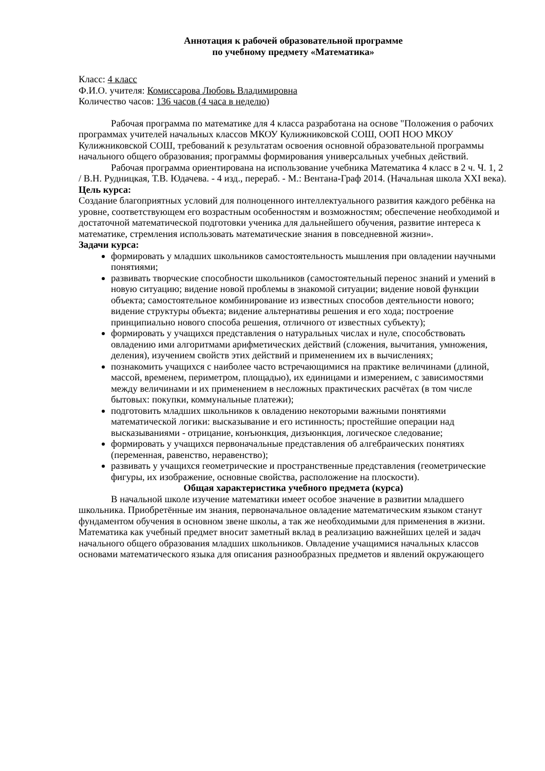Аннотация к рабочей образовательной программе
по учебному предмету «Математика»
Класс: 4 класс
Ф.И.О. учителя: Комиссарова Любовь Владимировна
Количество часов: 136 часов (4 часа в неделю)
Рабочая программа по математике для 4 класса разработана на основе "Положения о рабочих программах учителей начальных классов МКОУ Кулижниковской СОШ, ООП НОО МКОУ Кулижниковской СОШ, требований к результатам освоения основной образовательной программы начального общего образования; программы формирования универсальных учебных действий.
Рабочая программа ориентирована на использование учебника Математика 4 класс в 2 ч. Ч. 1, 2 / В.Н. Рудницкая, Т.В. Юдачева. - 4 изд., перераб. - М.: Вентана-Граф 2014. (Начальная школа XXI века).
Цель курса:
Создание благоприятных условий для полноценного интеллектуального развития каждого ребёнка на уровне, соответствующем его возрастным особенностям и возможностям; обеспечение необходимой и достаточной математической подготовки ученика для дальнейшего обучения, развитие интереса к математике, стремления использовать математические знания в повседневной жизни».
Задачи курса:
формировать у младших школьников самостоятельность мышления при овладении научными понятиями;
развивать творческие способности школьников (самостоятельный перенос знаний и умений в новую ситуацию; видение новой проблемы в знакомой ситуации; видение новой функции объекта; самостоятельное комбинирование из известных способов деятельности нового; видение структуры объекта; видение альтернативы решения и его хода; построение принципиально нового способа решения, отличного от известных субъекту);
формировать у учащихся представления о натуральных числах и нуле, способствовать овладению ими алгоритмами арифметических действий (сложения, вычитания, умножения, деления), изучением свойств этих действий и применением их в вычислениях;
познакомить учащихся с наиболее часто встречающимися на практике величинами (длиной, массой, временем, периметром, площадью), их единицами и измерением, с зависимостями между величинами и их применением в несложных практических расчётах (в том числе бытовых: покупки, коммунальные платежи);
подготовить младших школьников к овладению некоторыми важными понятиями математической логики: высказывание и его истинность; простейшие операции над высказываниями - отрицание, конъюнкция, дизъюнкция, логическое следование;
формировать у учащихся первоначальные представления об алгебраических понятиях (переменная, равенство, неравенство);
развивать у учащихся геометрические и пространственные представления (геометрические фигуры, их изображение, основные свойства, расположение на плоскости).
Общая характеристика учебного предмета (курса)
В начальной школе изучение математики имеет особое значение в развитии младшего школьника. Приобретённые им знания, первоначальное овладение математическим языком станут фундаментом обучения в основном звене школы, а так же необходимыми для применения в жизни. Математика как учебный предмет вносит заметный вклад в реализацию важнейших целей и задач начального общего образования младших школьников. Овладение учащимися начальных классов основами математического языка для описания разнообразных предметов и явлений окружающего